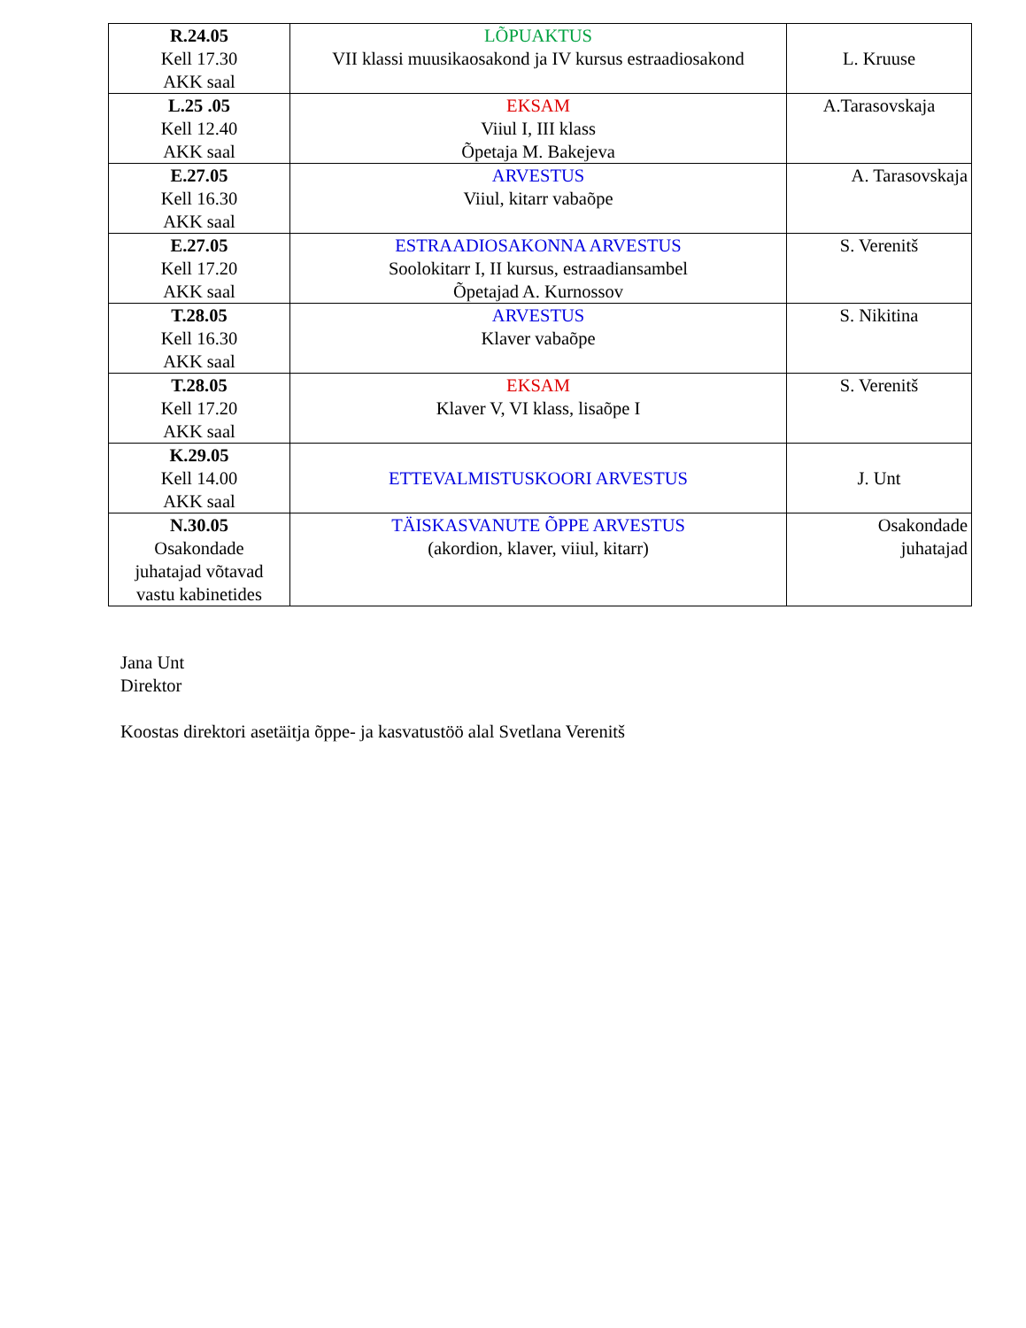| R.24.05 Kell 17.30 AKK saal | LÕPUAKTUS VII klassi muusikaosakond ja IV kursus estraadiosakond | L. Kruuse |
| L.25 .05 Kell 12.40 AKK saal | EKSAM Viiul I, III klass Õpetaja M. Bakejeva | A.Tarasovskaja |
| E.27.05 Kell 16.30 AKK saal | ARVESTUS Viiul, kitarr vabaõpe | A. Tarasovskaja |
| E.27.05 Kell 17.20 AKK saal | ESTRAADIOSAKONNA ARVESTUS Soolokitarr I, II kursus, estraadiansambel Õpetajad A. Kurnossov | S. Verenitš |
| T.28.05 Kell 16.30 AKK saal | ARVESTUS Klaver vabaõpe | S. Nikitina |
| T.28.05 Kell 17.20 AKK saal | EKSAM Klaver V, VI klass, lisaõpe I | S. Verenitš |
| K.29.05 Kell 14.00 AKK saal | ETTEVALMISTUSKOORI ARVESTUS | J. Unt |
| N.30.05 Osakondade juhatajad võtavad vastu kabinetides | TÄISKASVANUTE ÕPPE ARVESTUS (akordion, klaver, viiul, kitarr) | Osakondade juhatajad |
Jana Unt
Direktor
Koostas direktori asetäitja õppe- ja kasvatustöö alal Svetlana Verenitš